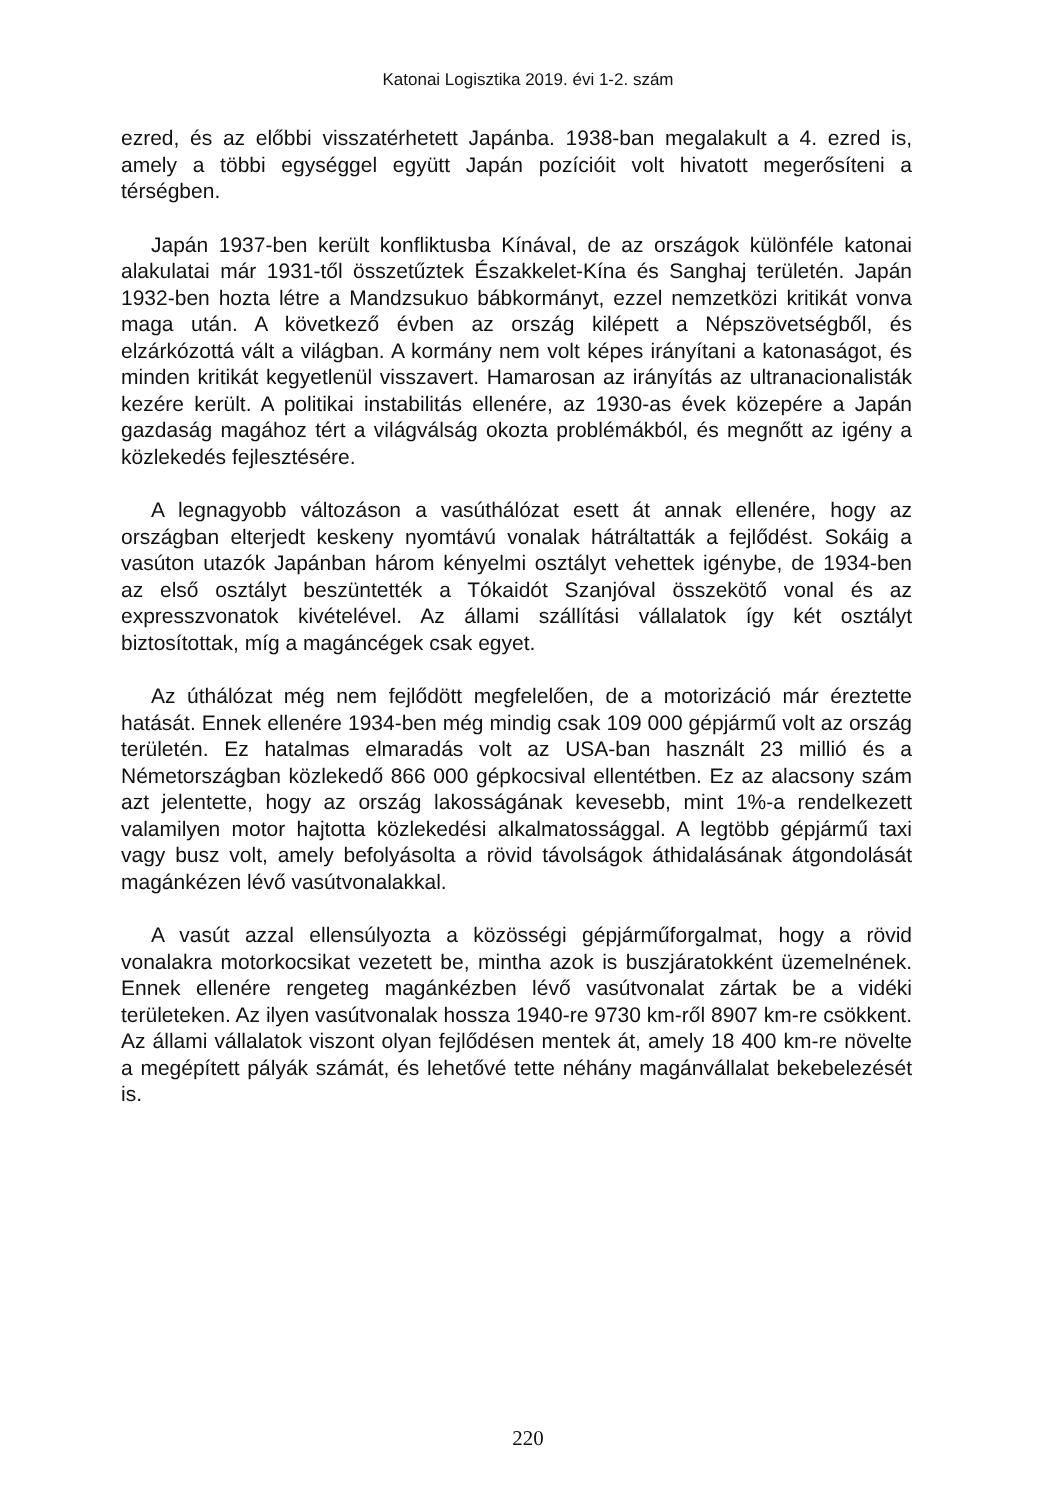Katonai Logisztika 2019. évi 1-2. szám
ezred, és az előbbi visszatérhetett Japánba. 1938-ban megalakult a 4. ezred is, amely a többi egységgel együtt Japán pozícióit volt hivatott megerősíteni a térségben.
Japán 1937-ben került konfliktusba Kínával, de az országok különféle katonai alakulatai már 1931-től összetűztek Északkelet-Kína és Sanghaj területén. Japán 1932-ben hozta létre a Mandzsukuo bábkormányt, ezzel nemzetközi kritikát vonva maga után. A következő évben az ország kilépett a Népszövetségből, és elzárkózottá vált a világban. A kormány nem volt képes irányítani a katonaságot, és minden kritikát kegyetlenül visszavert. Hamarosan az irányítás az ultranacionalisták kezére került. A politikai instabilitás ellenére, az 1930-as évek közepére a Japán gazdaság magához tért a világválság okozta problémákból, és megnőtt az igény a közlekedés fejlesztésére.
A legnagyobb változáson a vasúthálózat esett át annak ellenére, hogy az országban elterjedt keskeny nyomtávú vonalak hátráltatták a fejlődést. Sokáig a vasúton utazók Japánban három kényelmi osztályt vehettek igénybe, de 1934-ben az első osztályt beszüntették a Tókaidót Szanjóval összekötő vonal és az expresszvonatok kivételével. Az állami szállítási vállalatok így két osztályt biztosítottak, míg a magáncégek csak egyet.
Az úthálózat még nem fejlődött megfelelően, de a motorizáció már éreztette hatását. Ennek ellenére 1934-ben még mindig csak 109 000 gépjármű volt az ország területén. Ez hatalmas elmaradás volt az USA-ban használt 23 millió és a Németországban közlekedő 866 000 gépkocsival ellentétben. Ez az alacsony szám azt jelentette, hogy az ország lakosságának kevesebb, mint 1%-a rendelkezett valamilyen motor hajtotta közlekedési alkalmatossággal. A legtöbb gépjármű taxi vagy busz volt, amely befolyásolta a rövid távolságok áthidalásának átgondolását magánkézen lévő vasútvonalakkal.
A vasút azzal ellensúlyozta a közösségi gépjárműforgalmat, hogy a rövid vonalakra motorkocsikat vezetett be, mintha azok is buszjáratokként üzemelnének. Ennek ellenére rengeteg magánkézben lévő vasútvonalat zártak be a vidéki területeken. Az ilyen vasútvonalak hossza 1940-re 9730 km-ről 8907 km-re csökkent. Az állami vállalatok viszont olyan fejlődésen mentek át, amely 18 400 km-re növelte a megépített pályák számát, és lehetővé tette néhány magánvállalat bekebelezését is.
220